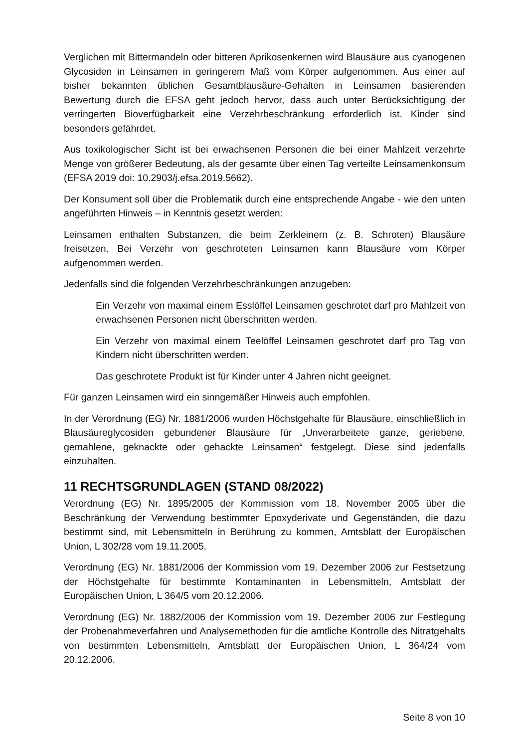Verglichen mit Bittermandeln oder bitteren Aprikosenkernen wird Blausäure aus cyanogenen Glycosiden in Leinsamen in geringerem Maß vom Körper aufgenommen. Aus einer auf bisher bekannten üblichen Gesamtblausäure-Gehalten in Leinsamen basierenden Bewertung durch die EFSA geht jedoch hervor, dass auch unter Berücksichtigung der verringerten Bioverfügbarkeit eine Verzehrbeschränkung erforderlich ist. Kinder sind besonders gefährdet.
Aus toxikologischer Sicht ist bei erwachsenen Personen die bei einer Mahlzeit verzehrte Menge von größerer Bedeutung, als der gesamte über einen Tag verteilte Leinsamenkonsum (EFSA 2019 doi: 10.2903/j.efsa.2019.5662).
Der Konsument soll über die Problematik durch eine entsprechende Angabe - wie den unten angeführten Hinweis – in Kenntnis gesetzt werden:
Leinsamen enthalten Substanzen, die beim Zerkleinern (z. B. Schroten) Blausäure freisetzen. Bei Verzehr von geschroteten Leinsamen kann Blausäure vom Körper aufgenommen werden.
Jedenfalls sind die folgenden Verzehrbeschränkungen anzugeben:
Ein Verzehr von maximal einem Esslöffel Leinsamen geschrotet darf pro Mahlzeit von erwachsenen Personen nicht überschritten werden.
Ein Verzehr von maximal einem Teelöffel Leinsamen geschrotet darf pro Tag von Kindern nicht überschritten werden.
Das geschrotete Produkt ist für Kinder unter 4 Jahren nicht geeignet.
Für ganzen Leinsamen wird ein sinngemäßer Hinweis auch empfohlen.
In der Verordnung (EG) Nr. 1881/2006 wurden Höchstgehalte für Blausäure, einschließlich in Blausäureglycosiden gebundener Blausäure für „Unverarbeitete ganze, geriebene, gemahlene, geknackte oder gehackte Leinsamen“ festgelegt. Diese sind jedenfalls einzuhalten.
11 RECHTSGRUNDLAGEN (STAND 08/2022)
Verordnung (EG) Nr. 1895/2005 der Kommission vom 18. November 2005 über die Beschränkung der Verwendung bestimmter Epoxyderivate und Gegenständen, die dazu bestimmt sind, mit Lebensmitteln in Berührung zu kommen, Amtsblatt der Europäischen Union, L 302/28 vom 19.11.2005.
Verordnung (EG) Nr. 1881/2006 der Kommission vom 19. Dezember 2006 zur Festsetzung der Höchstgehalte für bestimmte Kontaminanten in Lebensmitteln, Amtsblatt der Europäischen Union, L 364/5 vom 20.12.2006.
Verordnung (EG) Nr. 1882/2006 der Kommission vom 19. Dezember 2006 zur Festlegung der Probenahmeverfahren und Analysemethoden für die amtliche Kontrolle des Nitratgehalts von bestimmten Lebensmitteln, Amtsblatt der Europäischen Union, L 364/24 vom 20.12.2006.
Seite 8 von 10